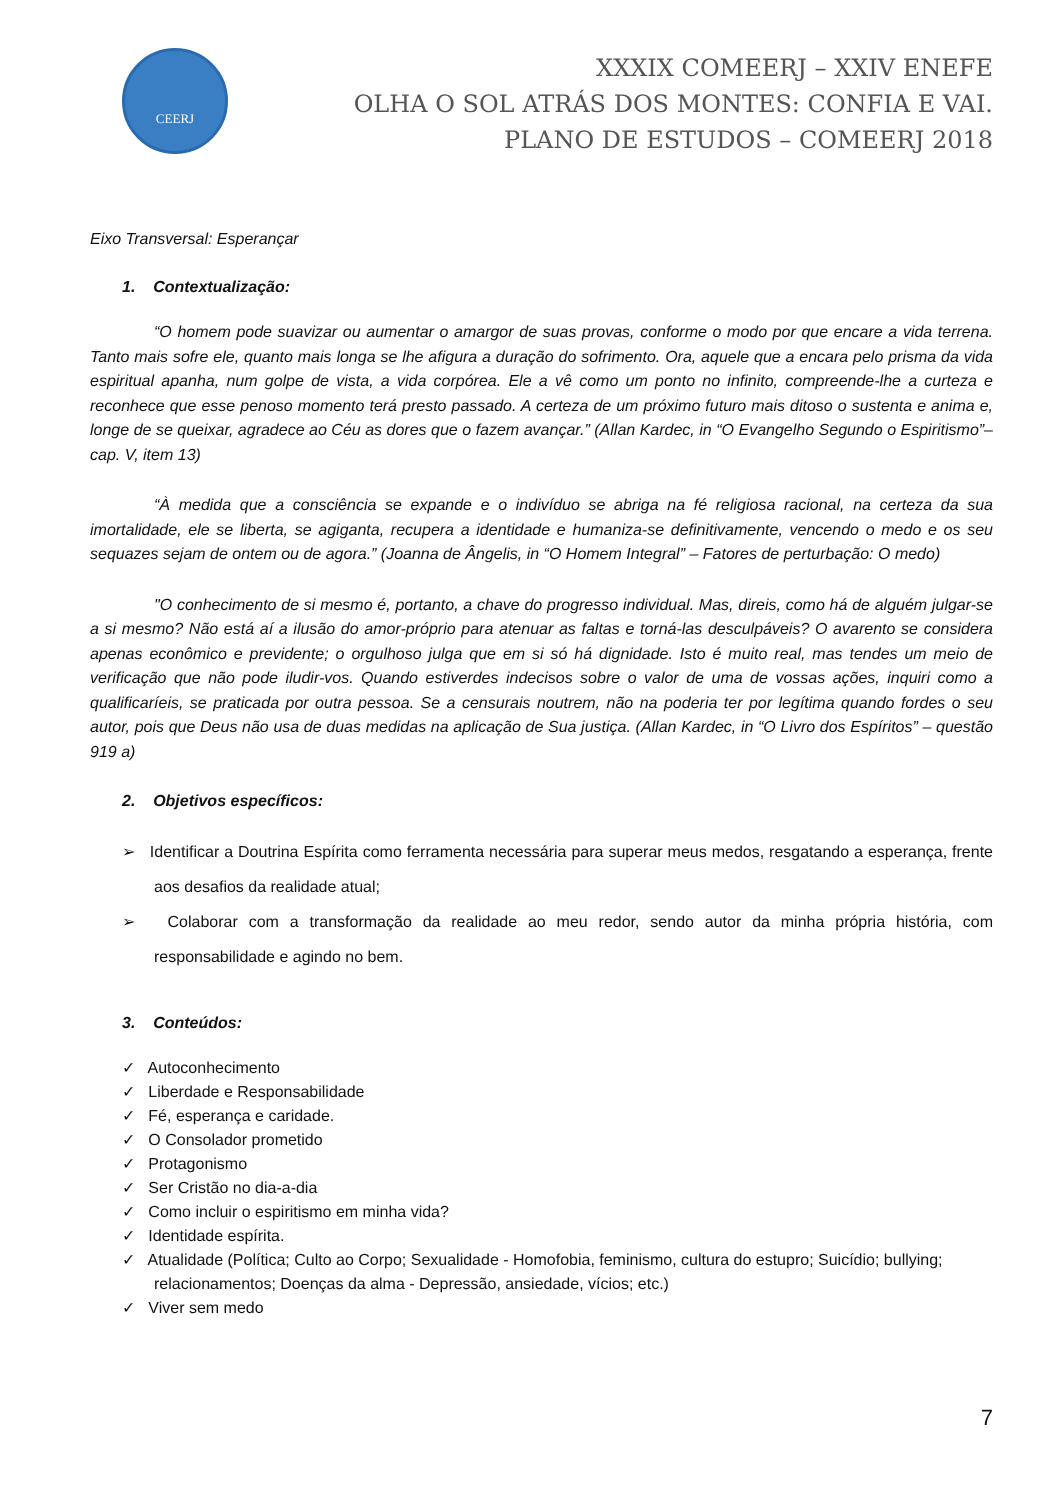CEERJ
XXXIX COMEERJ – XXIV ENEFE
OLHA O SOL ATRÁS DOS MONTES: CONFIA E VAI.
PLANO DE ESTUDOS – COMEERJ 2018
Eixo Transversal: Esperançar
1. Contextualização:
“O homem pode suavizar ou aumentar o amargor de suas provas, conforme o modo por que encare a vida terrena. Tanto mais sofre ele, quanto mais longa se lhe afigura a duração do sofrimento. Ora, aquele que a encara pelo prisma da vida espiritual apanha, num golpe de vista, a vida corpórea. Ele a vê como um ponto no infinito, compreende-lhe a curteza e reconhece que esse penoso momento terá presto passado. A certeza de um próximo futuro mais ditoso o sustenta e anima e, longe de se queixar, agradece ao Céu as dores que o fazem avançar.” (Allan Kardec, in “O Evangelho Segundo o Espiritismo”– cap. V, item 13)
“À medida que a consciência se expande e o indivíduo se abriga na fé religiosa racional, na certeza da sua imortalidade, ele se liberta, se agiganta, recupera a identidade e humaniza-se definitivamente, vencendo o medo e os seu sequazes sejam de ontem ou de agora.” (Joanna de Ângelis, in “O Homem Integral” – Fatores de perturbação: O medo)
"O conhecimento de si mesmo é, portanto, a chave do progresso individual. Mas, direis, como há de alguém julgar-se a si mesmo? Não está aí a ilusão do amor-próprio para atenuar as faltas e torná-las desculpáveis? O avarento se considera apenas econômico e previdente; o orgulhoso julga que em si só há dignidade. Isto é muito real, mas tendes um meio de verificação que não pode iludir-vos. Quando estiverdes indecisos sobre o valor de uma de vossas ações, inquiri como a qualificaríeis, se praticada por outra pessoa. Se a censurais noutrem, não na poderia ter por legítima quando fordes o seu autor, pois que Deus não usa de duas medidas na aplicação de Sua justiça. (Allan Kardec, in “O Livro dos Espíritos” – questão 919 a)
2. Objetivos específicos:
➢ Identificar a Doutrina Espírita como ferramenta necessária para superar meus medos, resgatando a esperança, frente aos desafios da realidade atual;
➢ Colaborar com a transformação da realidade ao meu redor, sendo autor da minha própria história, com responsabilidade e agindo no bem.
3. Conteúdos:
✓ Autoconhecimento
✓ Liberdade e Responsabilidade
✓ Fé, esperança e caridade.
✓ O Consolador prometido
✓ Protagonismo
✓ Ser Cristão no dia-a-dia
✓ Como incluir o espiritismo em minha vida?
✓ Identidade espírita.
✓ Atualidade (Política; Culto ao Corpo; Sexualidade - Homofobia, feminismo, cultura do estupro; Suicídio; bullying; relacionamentos; Doenças da alma - Depressão, ansiedade, vícios; etc.)
✓ Viver sem medo
7